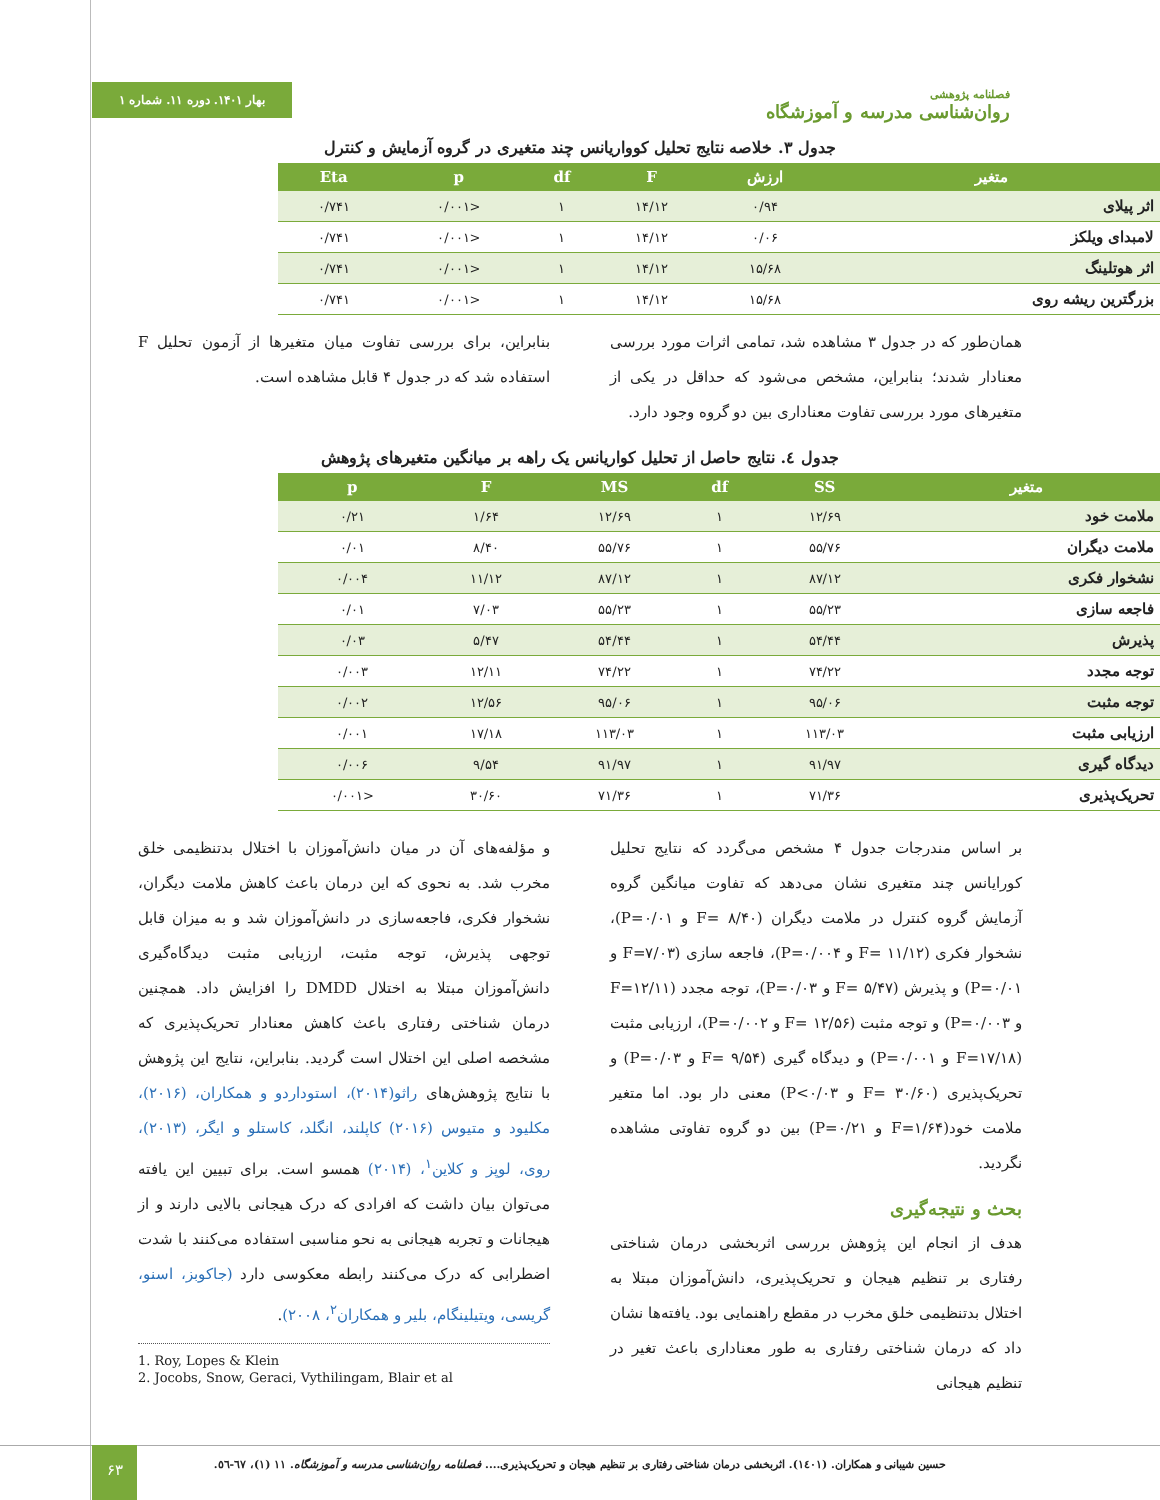فصلنامه پژوهشی
روان‌شناسی مدرسه و آموزشگاه
بهار ۱۴۰۱. دوره ۱۱. شماره ۱
جدول ۳. خلاصه نتایج تحلیل کوواریانس چند متغیری در گروه آزمایش و کنترل
| متغیر | ارزش | F | df | p | Eta |
| --- | --- | --- | --- | --- | --- |
| اثر پیلای | ۰/۹۴ | ۱۴/۱۲ | ۱ | <۰/۰۰۱ | ۰/۷۴۱ |
| لامبدای ویلکز | ۰/۰۶ | ۱۴/۱۲ | ۱ | <۰/۰۰۱ | ۰/۷۴۱ |
| اثر هوتلینگ | ۱۵/۶۸ | ۱۴/۱۲ | ۱ | <۰/۰۰۱ | ۰/۷۴۱ |
| بزرگترین ریشه روی | ۱۵/۶۸ | ۱۴/۱۲ | ۱ | <۰/۰۰۱ | ۰/۷۴۱ |
همان‌طور که در جدول ۳ مشاهده شد، تمامی اثرات مورد بررسی معنادار شدند؛ بنابراین، مشخص می‌شود که حداقل در یکی از متغیرهای مورد بررسی تفاوت معناداری بین دو گروه وجود دارد.
بنابراین، برای بررسی تفاوت میان متغیرها از آزمون تحلیل F استفاده شد که در جدول ۴ قابل مشاهده است.
جدول ٤. نتایج حاصل از تحلیل کواریانس یک راهه بر میانگین متغیرهای پژوهش
| متغیر | SS | df | MS | F | p |
| --- | --- | --- | --- | --- | --- |
| ملامت خود | ۱۲/۶۹ | ۱ | ۱۲/۶۹ | ۱/۶۴ | ۰/۲۱ |
| ملامت دیگران | ۵۵/۷۶ | ۱ | ۵۵/۷۶ | ۸/۴۰ | ۰/۰۱ |
| نشخوار فکری | ۸۷/۱۲ | ۱ | ۸۷/۱۲ | ۱۱/۱۲ | ۰/۰۰۴ |
| فاجعه سازی | ۵۵/۲۳ | ۱ | ۵۵/۲۳ | ۷/۰۳ | ۰/۰۱ |
| پذیرش | ۵۴/۴۴ | ۱ | ۵۴/۴۴ | ۵/۴۷ | ۰/۰۳ |
| توجه مجدد | ۷۴/۲۲ | ۱ | ۷۴/۲۲ | ۱۲/۱۱ | ۰/۰۰۳ |
| توجه مثبت | ۹۵/۰۶ | ۱ | ۹۵/۰۶ | ۱۲/۵۶ | ۰/۰۰۲ |
| ارزیابی مثبت | ۱۱۳/۰۳ | ۱ | ۱۱۳/۰۳ | ۱۷/۱۸ | ۰/۰۰۱ |
| دیدگاه گیری | ۹۱/۹۷ | ۱ | ۹۱/۹۷ | ۹/۵۴ | ۰/۰۰۶ |
| تحریک‌پذیری | ۷۱/۳۶ | ۱ | ۷۱/۳۶ | ۳۰/۶۰ | <۰/۰۰۱ |
بر اساس مندرجات جدول ۴ مشخص می‌گردد که نتایج تحلیل کورایانس چند متغیری نشان می‌دهد که تفاوت میانگین گروه آزمایش گروه کنترل در ملامت دیگران (F= ۸/۴۰ و P=۰/۰۱)، نشخوار فکری (F= ۱۱/۱۲ و P=۰/۰۰۴)، فاجعه سازی (F=۷/۰۳ و P=۰/۰۱) و پذیرش (F= ۵/۴۷ و P=۰/۰۳)، توجه مجدد (F=۱۲/۱۱ و P=۰/۰۰۳) و توجه مثبت (F= ۱۲/۵۶ و P=۰/۰۰۲)، ارزیابی مثبت (F=۱۷/۱۸ و P=۰/۰۰۱) و دیدگاه گیری (F= ۹/۵۴ و P=۰/۰۳) و تحریک‌پذیری (F= ۳۰/۶۰ و P<۰/۰۳) معنی دار بود. اما متغیر ملامت خود(F=۱/۶۴ و P=۰/۲۱) بین دو گروه تفاوتی مشاهده نگردید.
بحث و نتیجه‌گیری
هدف از انجام این پژوهش بررسی اثربخشی درمان شناختی رفتاری بر تنظیم هیجان و تحریک‌پذیری، دانش‌آموزان مبتلا به اختلال بدتنظیمی خلق مخرب در مقطع راهنمایی بود. یافته‌ها نشان داد که درمان شناختی رفتاری به طور معناداری باعث تغیر در تنظیم هیجانی
و مؤلفه‌های آن در میان دانش‌آموزان با اختلال بدتنظیمی خلق مخرب شد. به نحوی که این درمان باعث کاهش ملامت دیگران، نشخوار فکری، فاجعه‌سازی در دانش‌آموزان شد و به میزان قابل توجهی پذیرش، توجه مثبت، ارزیابی مثبت دیدگاه‌گیری دانش‌آموزان مبتلا به اختلال DMDD را افزایش داد. همچنین درمان شناختی رفتاری باعث کاهش معنادار تحریک‌پذیری که مشخصه اصلی این اختلال است گردید. بنابراین، نتایج این پژوهش با نتایج پژوهش‌های راثو(۲۰۱۴)، استوداردو و همکاران، (۲۰۱۶)، مکلیود و متیوس (۲۰۱۶) کاپلند، انگلد، کاستلو و ایگر، (۲۰۱۳)، روی، لوپز و کلاین<sup>۱</sup>، (۲۰۱۴) همسو است. برای تبیین این یافته می‌توان بیان داشت که افرادی که درک هیجانی بالایی دارند و از هیجانات و تجربه هیجانی به نحو مناسبی استفاده می‌کنند با شدت اضطرابی که درک می‌کنند رابطه معکوسی دارد (جاکوبز، اسنو، گریسی، ویتیلینگام، بلیر و همکاران<sup>۲</sup>، ۲۰۰۸).
1. Roy, Lopes & Klein
2. Jocobs, Snow, Geraci, Vythilingam, Blair et al
حسین شیبانی و همکاران. (۱٤۰۱). اثربخشی درمان شناختی رفتاری بر تنظیم هیجان و تحریک‌پذیری.... فصلنامه روان‌شناسی مدرسه و آموزشگاه. ۱۱ (۱)، ٦۷-٥٦. ۶۳